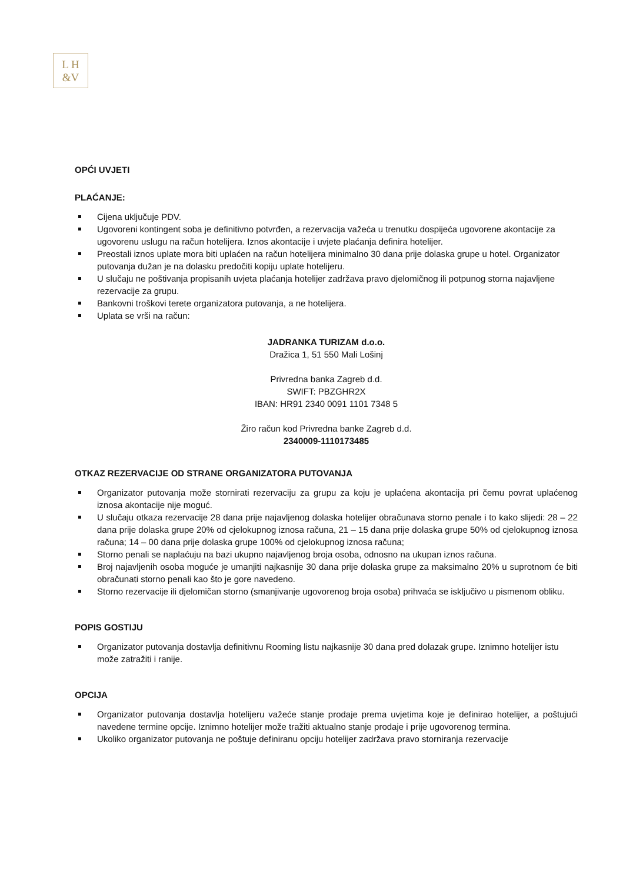L H
&V
OPĆI UVJETI
PLAĆANJE:
Cijena uključuje PDV.
Ugovoreni kontingent soba je definitivno potvrđen, a rezervacija važeća u trenutku dospijeća ugovorene akontacije za ugovorenu uslugu na račun hotelijera. Iznos akontacije i uvjete plaćanja definira hotelijer.
Preostali iznos uplate mora biti uplaćen na račun hotelijera minimalno 30 dana prije dolaska grupe u hotel. Organizator putovanja dužan je na dolasku predočiti kopiju uplate hotelijeru.
U slučaju ne poštivanja propisanih uvjeta plaćanja hotelijer zadržava pravo djelomičnog ili potpunog storna najavljene rezervacije za grupu.
Bankovni troškovi terete organizatora putovanja, a ne hotelijera.
Uplata se vrši na račun:
JADRANKA TURIZAM d.o.o.
Dražica 1, 51 550 Mali Lošinj
Privredna banka Zagreb d.d.
SWIFT: PBZGHR2X
IBAN: HR91 2340 0091 1101 7348 5
Žiro račun kod Privredna banke Zagreb d.d.
2340009-1110173485
OTKAZ REZERVACIJE OD STRANE ORGANIZATORA PUTOVANJA
Organizator putovanja može stornirati rezervaciju za grupu za koju je uplaćena akontacija pri čemu povrat uplaćenog iznosa akontacije nije moguć.
U slučaju otkaza rezervacije 28 dana prije najavljenog dolaska hotelijer obračunava storno penale i to kako slijedi: 28 – 22 dana prije dolaska grupe 20% od cjelokupnog iznosa računa, 21 – 15 dana prije dolaska grupe 50% od cjelokupnog iznosa računa; 14 – 00 dana prije dolaska grupe 100% od cjelokupnog iznosa računa;
Storno penali se naplaćuju na bazi ukupno najavljenog broja osoba, odnosno na ukupan iznos računa.
Broj najavljenih osoba moguće je umanjiti najkasnije 30 dana prije dolaska grupe za maksimalno 20% u suprotnom će biti obračunati storno penali kao što je gore navedeno.
Storno rezervacije ili djelomičan storno (smanjivanje ugovorenog broja osoba) prihvaća se isključivo u pismenom obliku.
POPIS GOSTIJU
Organizator putovanja dostavlja definitivnu Rooming listu najkasnije 30 dana pred dolazak grupe. Iznimno hotelijer istu može zatražiti i ranije.
OPCIJA
Organizator putovanja dostavlja hotelijeru važeće stanje prodaje prema uvjetima koje je definirao hotelijer, a poštujući navedene termine opcije. Iznimno hotelijer može tražiti aktualno stanje prodaje i prije ugovorenog termina.
Ukoliko organizator putovanja ne poštuje definiranu opciju hotelijer zadržava pravo storniranja rezervacije